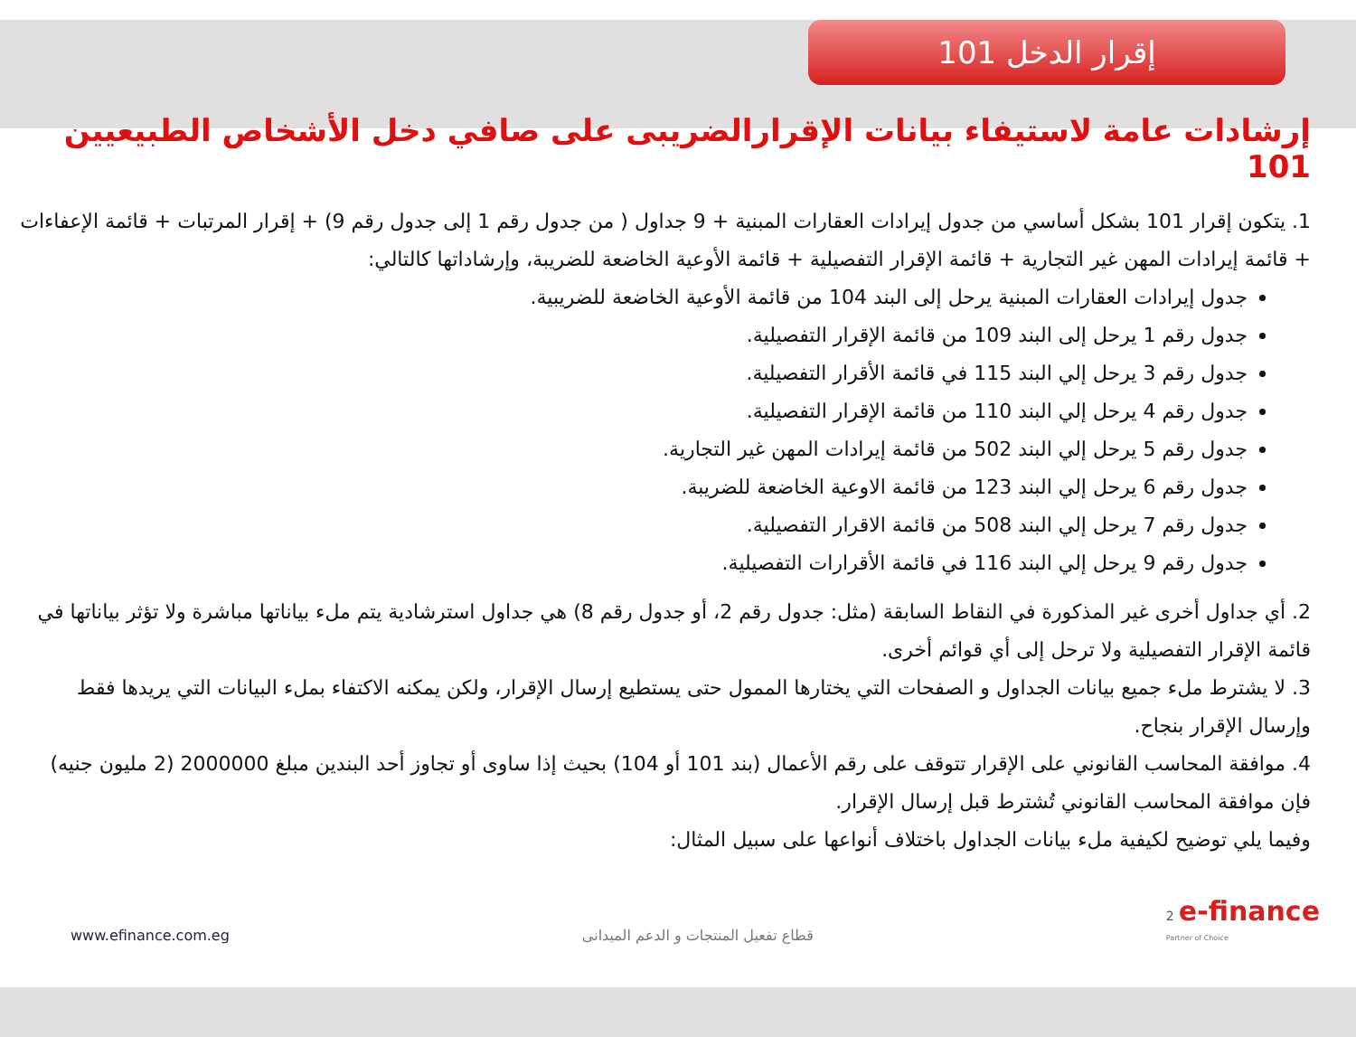إقرار الدخل 101
إرشادات عامة لاستيفاء بيانات الإقرارالضريبى على صافي دخل الأشخاص الطبيعيين 101
1. يتكون إقرار 101 بشكل أساسي من جدول إيرادات العقارات المبنية + 9 جداول ( من جدول رقم 1 إلى جدول رقم 9) + إقرار المرتبات + قائمة الإعفاءات + قائمة إيرادات المهن غير التجارية + قائمة الإقرار التفصيلية + قائمة الأوعية الخاضعة للضريبة، وإرشاداتها كالتالي:
جدول إيرادات العقارات المبنية يرحل إلى البند 104 من قائمة الأوعية الخاضعة للضريبية.
جدول رقم 1 يرحل إلى البند 109 من قائمة الإقرار التفصيلية.
جدول رقم 3 يرحل إلي البند 115 في قائمة الأقرار التفصيلية.
جدول رقم 4 يرحل إلي البند 110 من قائمة الإقرار التفصيلية.
جدول رقم 5 يرحل إلي البند 502 من قائمة إيرادات المهن غير التجارية.
جدول رقم 6 يرحل إلي البند 123 من قائمة الاوعية الخاضعة للضريبة.
جدول رقم 7 يرحل إلي البند 508 من قائمة الاقرار التفصيلية.
جدول رقم 9 يرحل إلي البند 116 في قائمة الأقرارات التفصيلية.
2. أي جداول أخرى غير المذكورة في النقاط السابقة (مثل: جدول رقم 2، أو جدول رقم 8) هي جداول استرشادية يتم ملء بياناتها مباشرة ولا تؤثر بياناتها في قائمة الإقرار التفصيلية ولا ترحل إلى أي قوائم أخرى.
3. لا يشترط ملء جميع بيانات الجداول و الصفحات التي يختارها الممول حتى يستطيع إرسال الإقرار، ولكن يمكنه الاكتفاء بملء البيانات التي يريدها فقط وإرسال الإقرار بنجاح.
4. موافقة المحاسب القانوني على الإقرار تتوقف على رقم الأعمال (بند 101 أو 104) بحيث إذا ساوى أو تجاوز أحد البندين مبلغ 2000000 (2 مليون جنيه) فإن موافقة المحاسب القانوني تُشترط قبل إرسال الإقرار.
وفيما يلي توضيح لكيفية ملء بيانات الجداول باختلاف أنواعها على سبيل المثال:
www.efinance.com.eg قطاع تفعيل المنتجات و الدعم الميدانى 2 e-finance
Partner of Choice